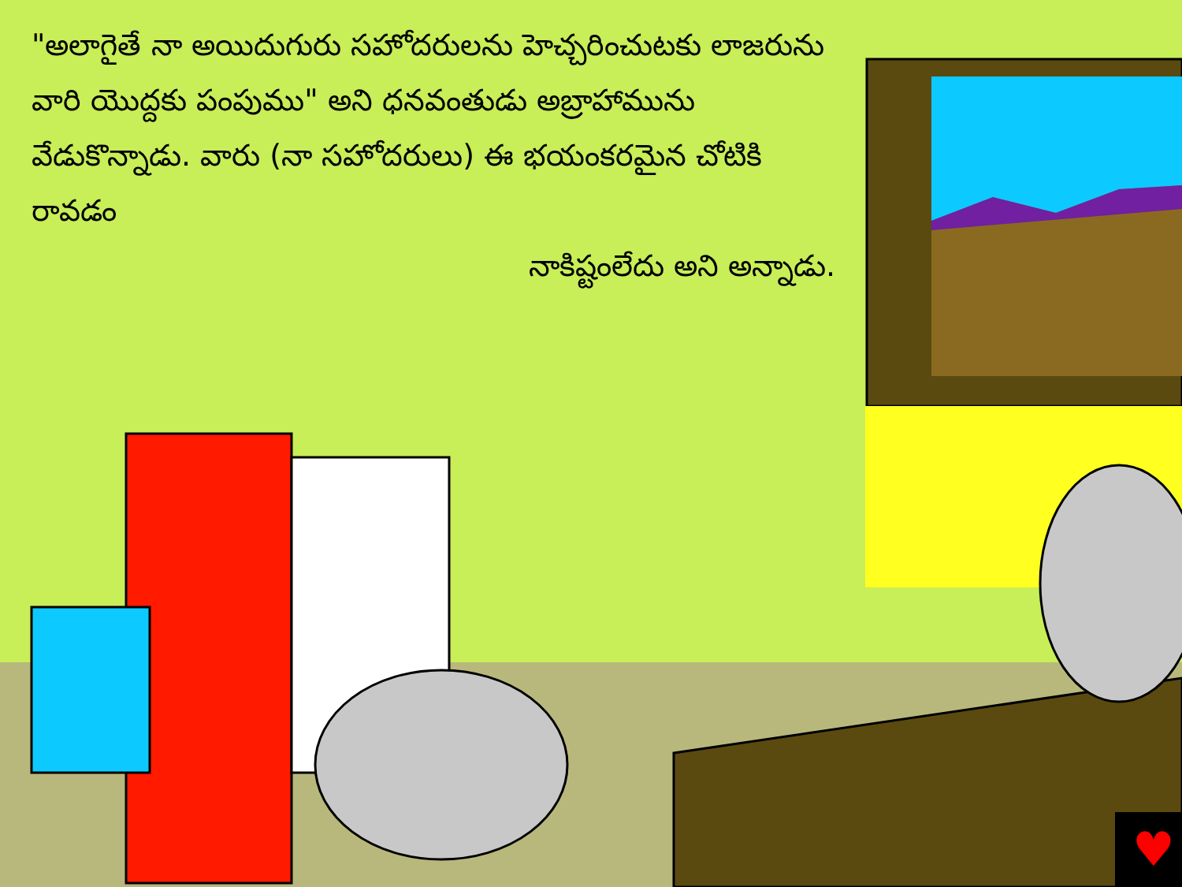♥
"అలాగైతే నా అయిదుగురు సహోదరులను హెచ్చరించుటకు లాజరును వారి యొద్దకు పంపుము" అని ధనవంతుడు అబ్రాహామును వేడుకొన్నాడు. వారు (నా సహోదరులు) ఈ భయంకరమైన చోటికి రావడం
నాకిష్టంలేదు అని అన్నాడు.